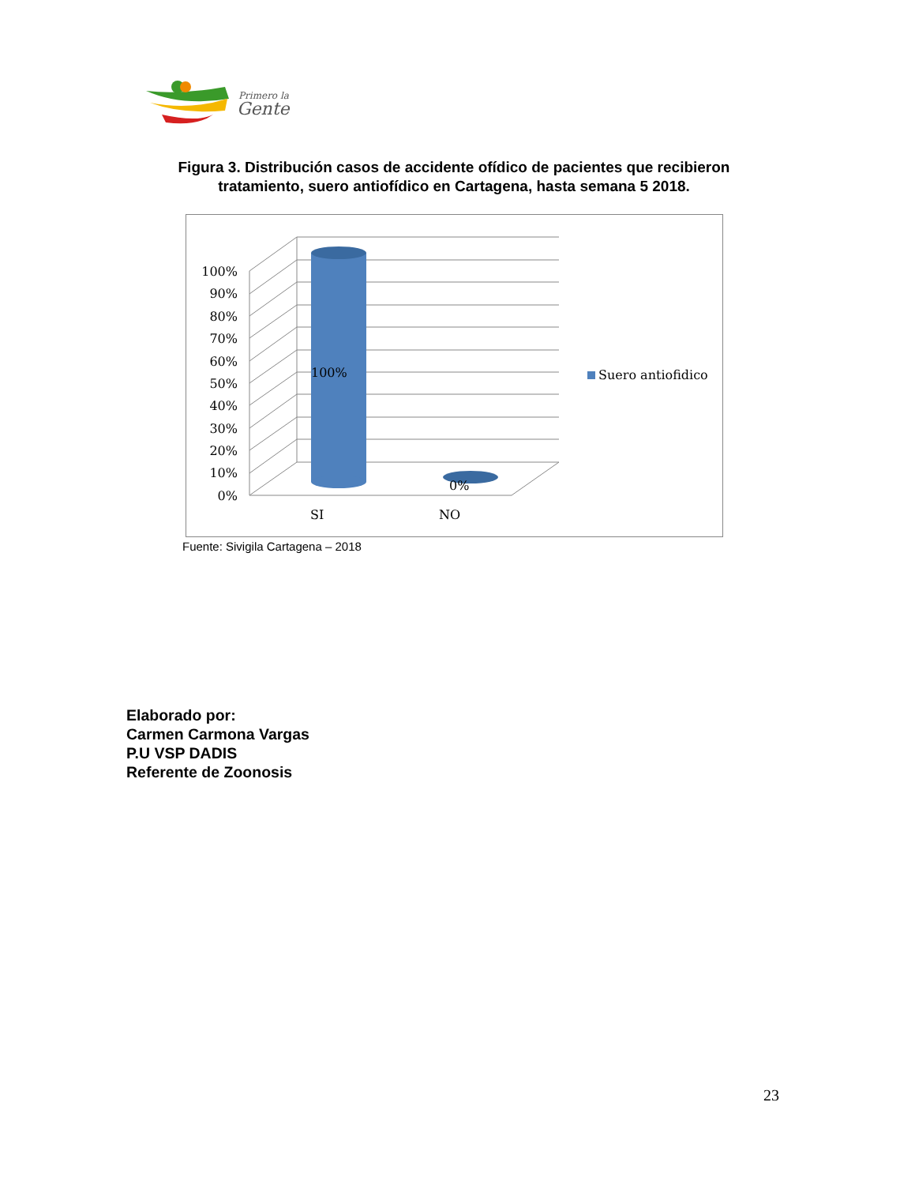Primero la
Gente
Figura 3. Distribución casos de accidente ofídico de pacientes que recibieron tratamiento, suero antiofídico en Cartagena, hasta semana 5 2018.
100%
0%
100%
90%
80%
70%
60%
50%
40%
30%
20%
10%
0%
SI
NO
Suero antiofidico
Fuente: Sivigila Cartagena – 2018
Elaborado por:
Carmen Carmona Vargas
P.U VSP DADIS
Referente de Zoonosis
23